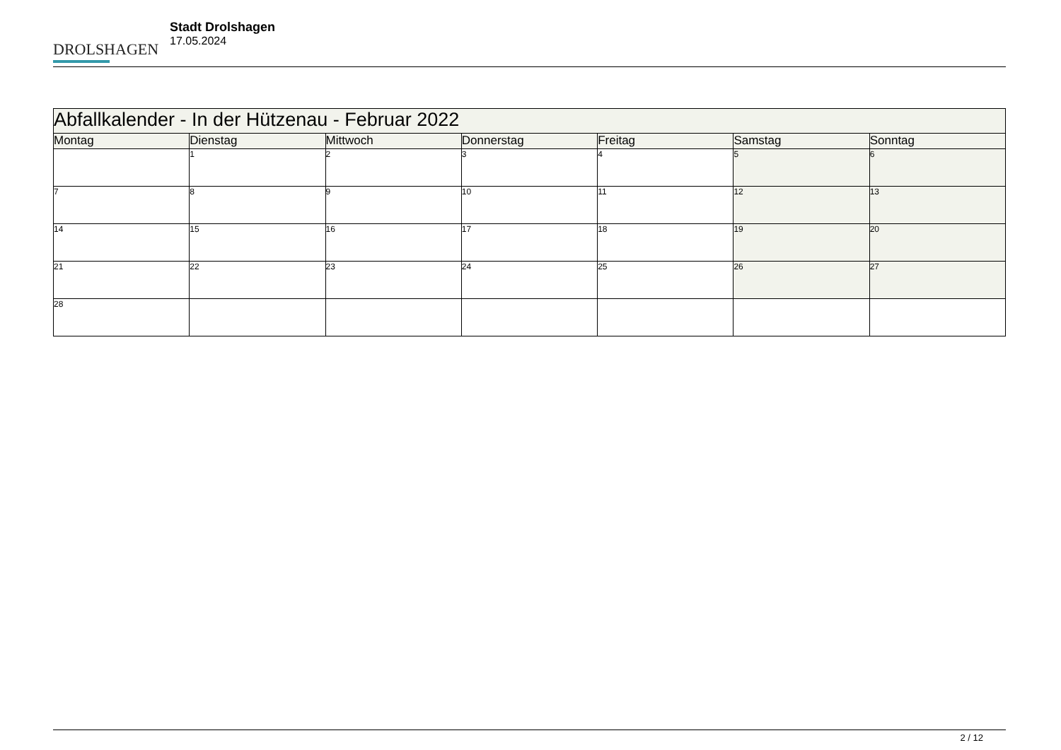DROLSHAGEN
Stadt Drolshagen
17.05.2024
| Abfallkalender - In der Hützenau - Februar 2022 | | | | | | |
| --- | --- | --- | --- | --- | --- | --- |
| Montag | Dienstag | Mittwoch | Donnerstag | Freitag | Samstag | Sonntag |
| | 1 | 2 | 3 | 4 | 5 | 6 |
| 7 | 8 | 9 | 10 | 11 | 12 | 13 |
| 14 | 15 | 16 | 17 | 18 | 19 | 20 |
| 21 | 22 | 23 | 24 | 25 | 26 | 27 |
| 28 | | | | | | |
2 / 12